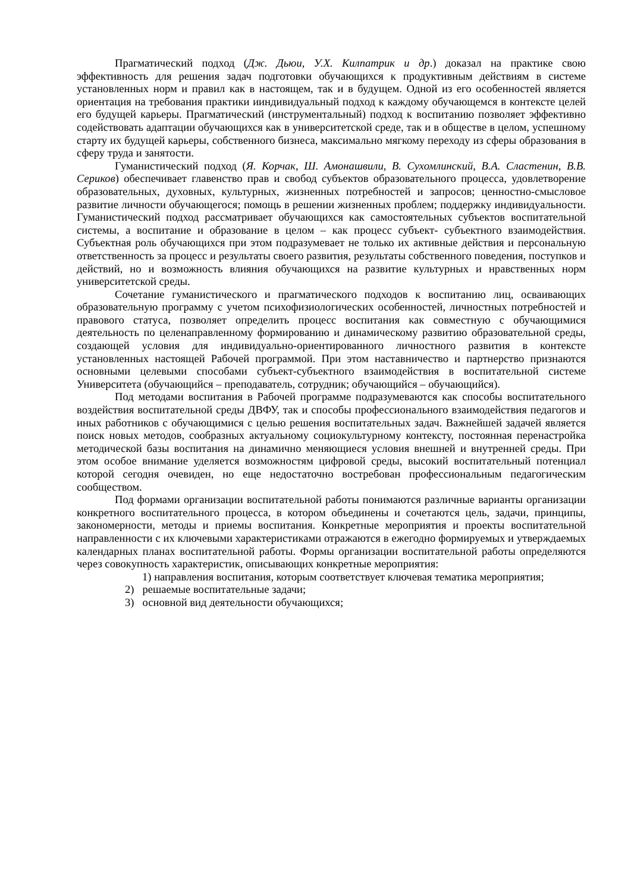Прагматический подход (Дж. Дьюи, У.Х. Килпатрик и др.) доказал на практике свою эффективность для решения задач подготовки обучающихся к продуктивным действиям в системе установленных норм и правил как в настоящем, так и в будущем. Одной из его особенностей является ориентация на требования практики ииндивидуальный подход к каждому обучающемся в контексте целей его будущей карьеры. Прагматический (инструментальный) подход к воспитанию позволяет эффективно содействовать адаптации обучающихся как в университетской среде, так и в обществе в целом, успешному старту их будущей карьеры, собственного бизнеса, максимально мягкому переходу из сферы образования в сферу труда и занятости.
Гуманистический подход (Я. Корчак, Ш. Амонашвили, В. Сухомлинский, В.А. Сластенин, В.В. Сериков) обеспечивает главенство прав и свобод субъектов образовательного процесса, удовлетворение образовательных, духовных, культурных, жизненных потребностей и запросов; ценностно-смысловое развитие личности обучающегося; помощь в решении жизненных проблем; поддержку индивидуальности. Гуманистический подход рассматривает обучающихся как самостоятельных субъектов воспитательной системы, а воспитание и образование в целом – как процесс субъект- субъектного взаимодействия. Субъектная роль обучающихся при этом подразумевает не только их активные действия и персональную ответственность за процесс и результаты своего развития, результаты собственного поведения, поступков и действий, но и возможность влияния обучающихся на развитие культурных и нравственных норм университетской среды.
Сочетание гуманистического и прагматического подходов к воспитанию лиц, осваивающих образовательную программу с учетом психофизиологических особенностей, личностных потребностей и правового статуса, позволяет определить процесс воспитания как совместную с обучающимися деятельность по целенаправленному формированию и динамическому развитию образовательной среды, создающей условия для индивидуально-ориентированного личностного развития в контексте установленных настоящей Рабочей программой. При этом наставничество и партнерство признаются основными целевыми способами субъект-субъектного взаимодействия в воспитательной системе Университета (обучающийся – преподаватель, сотрудник; обучающийся – обучающийся).
Под методами воспитания в Рабочей программе подразумеваются как способы воспитательного воздействия воспитательной среды ДВФУ, так и способы профессионального взаимодействия педагогов и иных работников с обучающимися с целью решения воспитательных задач. Важнейшей задачей является поиск новых методов, сообразных актуальному социокультурному контексту, постоянная перенастройка методической базы воспитания на динамично меняющиеся условия внешней и внутренней среды. При этом особое внимание уделяется возможностям цифровой среды, высокий воспитательный потенциал которой сегодня очевиден, но еще недостаточно востребован профессиональным педагогическим сообществом.
Под формами организации воспитательной работы понимаются различные варианты организации конкретного воспитательного процесса, в котором объединены и сочетаются цель, задачи, принципы, закономерности, методы и приемы воспитания. Конкретные мероприятия и проекты воспитательной направленности с их ключевыми характеристиками отражаются в ежегодно формируемых и утверждаемых календарных планах воспитательной работы. Формы организации воспитательной работы определяются через совокупность характеристик, описывающих конкретные мероприятия:
1) направления воспитания, которым соответствует ключевая тематика мероприятия;
2) решаемые воспитательные задачи;
3) основной вид деятельности обучающихся;